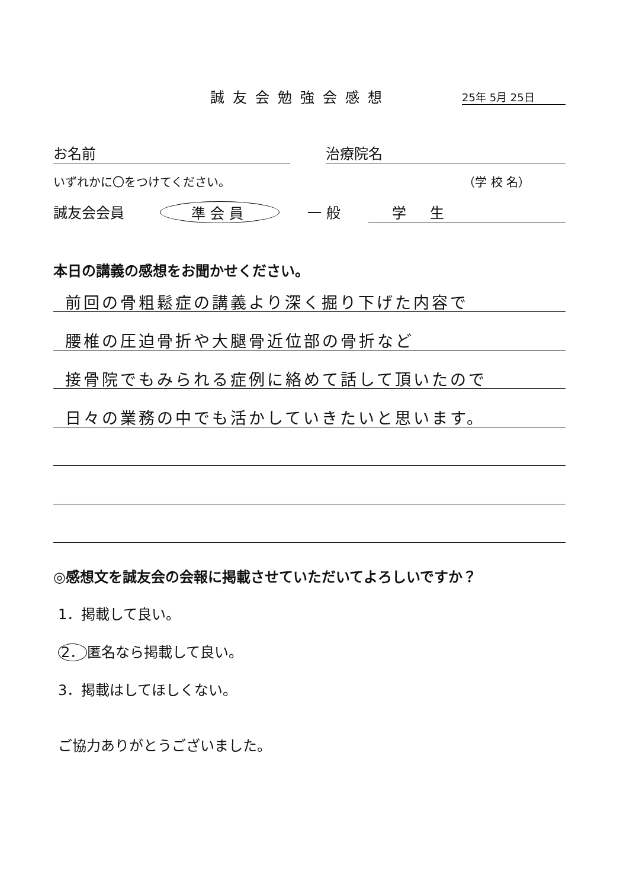誠友会勉強会感想 25年 5月 25日
お名前 治療院名
いずれかに〇をつけてください。 （学 校 名）
誠友会会員 準会員 一 般 学生
本日の講義の感想をお聞かせください。
前回の骨粗鬆症の講義より深く掘り下げた内容で
腰椎の圧迫骨折や大腿骨近位部の骨折など
接骨院でもみられる症例に絡めて話して頂いたので
日々の業務の中でも活かしていきたいと思います。
◎感想文を誠友会の会報に掲載させていただいてよろしいですか？
1．掲載して良い。
2． 匿名なら掲載して良い。
3．掲載はしてほしくない。
ご協力ありがとうございました。